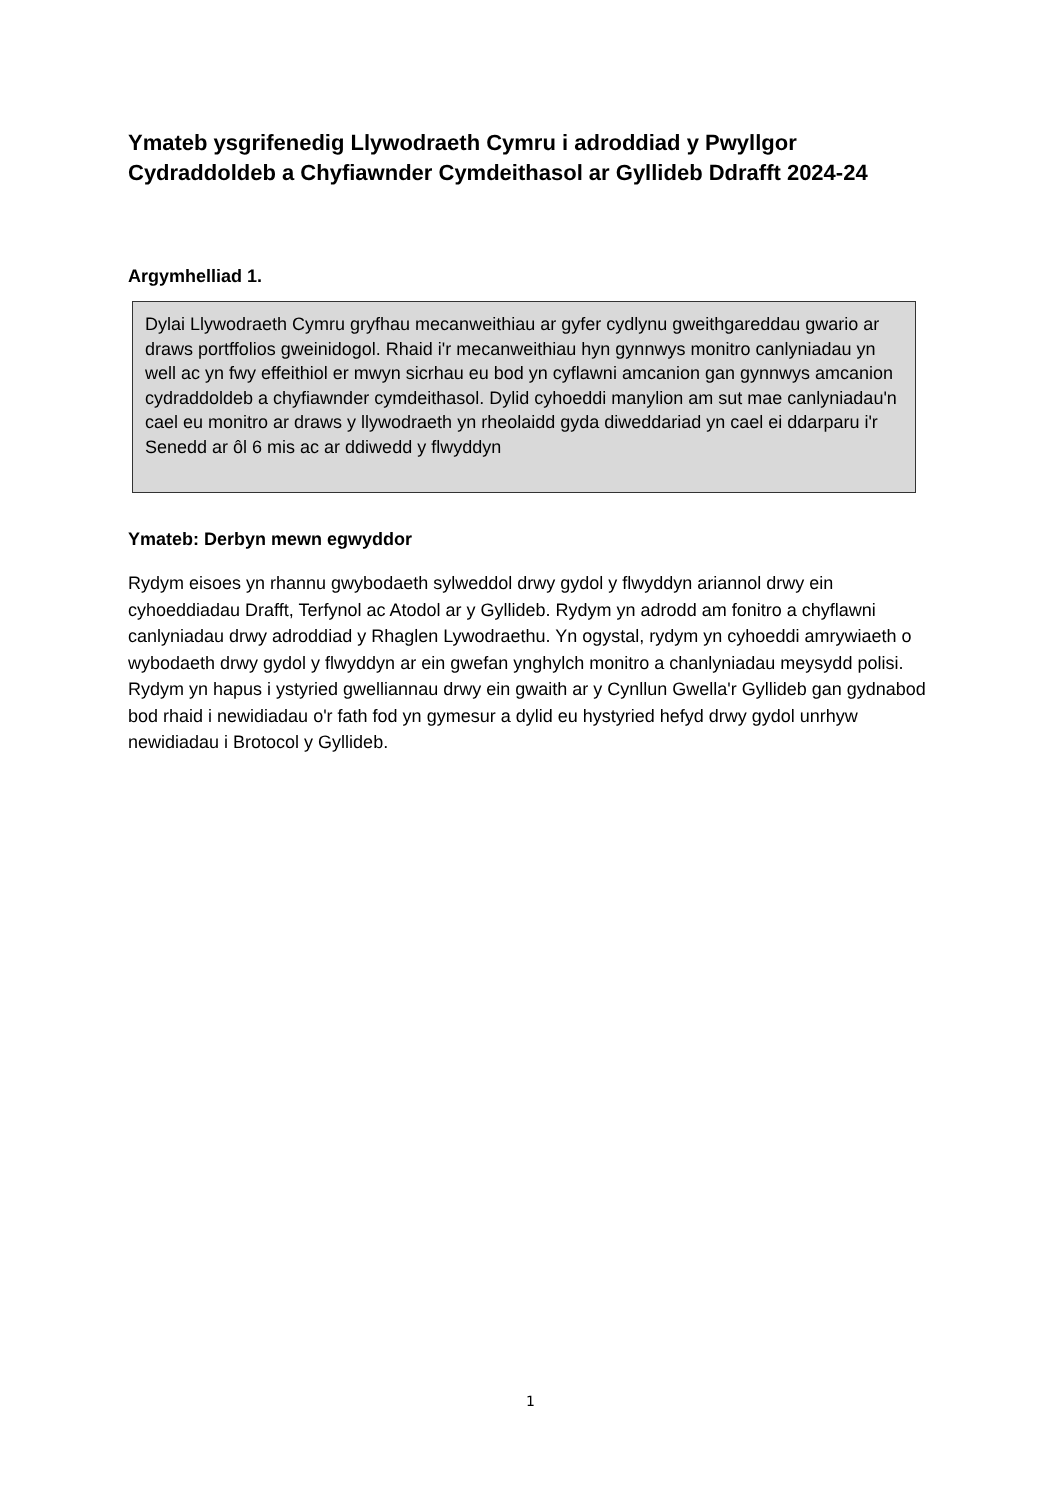Ymateb ysgrifenedig Llywodraeth Cymru i adroddiad y Pwyllgor Cydraddoldeb a Chyfiawnder Cymdeithasol ar Gyllideb Ddrafft 2024-24
Argymhelliad 1.
Dylai Llywodraeth Cymru gryfhau mecanweithiau ar gyfer cydlynu gweithgareddau gwario ar draws portffolios gweinidogol. Rhaid i'r mecanweithiau hyn gynnwys monitro canlyniadau yn well ac yn fwy effeithiol er mwyn sicrhau eu bod yn cyflawni amcanion gan gynnwys amcanion cydraddoldeb a chyfiawnder cymdeithasol. Dylid cyhoeddi manylion am sut mae canlyniadau'n cael eu monitro ar draws y llywodraeth yn rheolaidd gyda diweddariad yn cael ei ddarparu i'r Senedd ar ôl 6 mis ac ar ddiwedd y flwyddyn
Ymateb: Derbyn mewn egwyddor
Rydym eisoes yn rhannu gwybodaeth sylweddol drwy gydol y flwyddyn ariannol drwy ein cyhoeddiadau Drafft, Terfynol ac Atodol ar y Gyllideb. Rydym yn adrodd am fonitro a chyflawni canlyniadau drwy adroddiad y Rhaglen Lywodraethu. Yn ogystal, rydym yn cyhoeddi amrywiaeth o wybodaeth drwy gydol y flwyddyn ar ein gwefan ynghylch monitro a chanlyniadau meysydd polisi. Rydym yn hapus i ystyried gwelliannau drwy ein gwaith ar y Cynllun Gwella'r Gyllideb gan gydnabod bod rhaid i newidiadau o'r fath fod yn gymesur a dylid eu hystyried hefyd drwy gydol unrhyw newidiadau i Brotocol y Gyllideb.
1